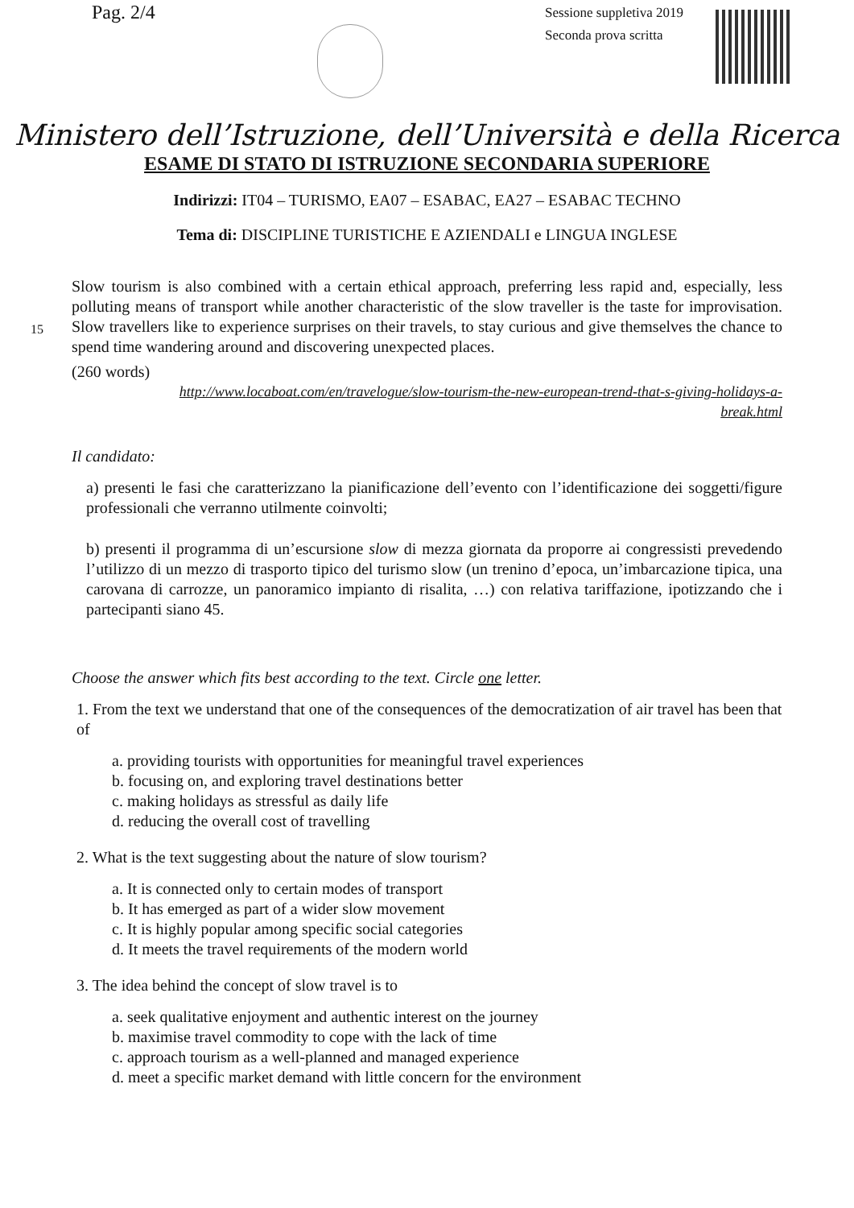Pag. 2/4
Sessione suppletiva 2019
Seconda prova scritta
Ministero dell’Istruzione, dell’Università e della Ricerca
ESAME DI STATO DI ISTRUZIONE SECONDARIA SUPERIORE
Indirizzi: IT04 – TURISMO, EA07 – ESABAC, EA27 – ESABAC TECHNO
Tema di: DISCIPLINE TURISTICHE E AZIENDALI e LINGUA INGLESE
15
Slow tourism is also combined with a certain ethical approach, preferring less rapid and, especially, less polluting means of transport while another characteristic of the slow traveller is the taste for improvisation. Slow travellers like to experience surprises on their travels, to stay curious and give themselves the chance to spend time wandering around and discovering unexpected places.
(260 words)
http://www.locaboat.com/en/travelogue/slow-tourism-the-new-european-trend-that-s-giving-holidays-a-break.html
Il candidato:
a) presenti le fasi che caratterizzano la pianificazione dell’evento con l’identificazione dei soggetti/figure professionali che verranno utilmente coinvolti;
b) presenti il programma di un’escursione slow di mezza giornata da proporre ai congressisti prevedendo l’utilizzo di un mezzo di trasporto tipico del turismo slow (un trenino d’epoca, un’imbarcazione tipica, una carovana di carrozze, un panoramico impianto di risalita, …) con relativa tariffazione, ipotizzando che i partecipanti siano 45.
Choose the answer which fits best according to the text. Circle one letter.
1. From the text we understand that one of the consequences of the democratization of air travel has been that of
a. providing tourists with opportunities for meaningful travel experiences
b. focusing on, and exploring travel destinations better
c. making holidays as stressful as daily life
d. reducing the overall cost of travelling
2. What is the text suggesting about the nature of slow tourism?
a. It is connected only to certain modes of transport
b. It has emerged as part of a wider slow movement
c. It is highly popular among specific social categories
d. It meets the travel requirements of the modern world
3. The idea behind the concept of slow travel is to
a. seek qualitative enjoyment and authentic interest on the journey
b. maximise travel commodity to cope with the lack of time
c. approach tourism as a well-planned and managed experience
d. meet a specific market demand with little concern for the environment